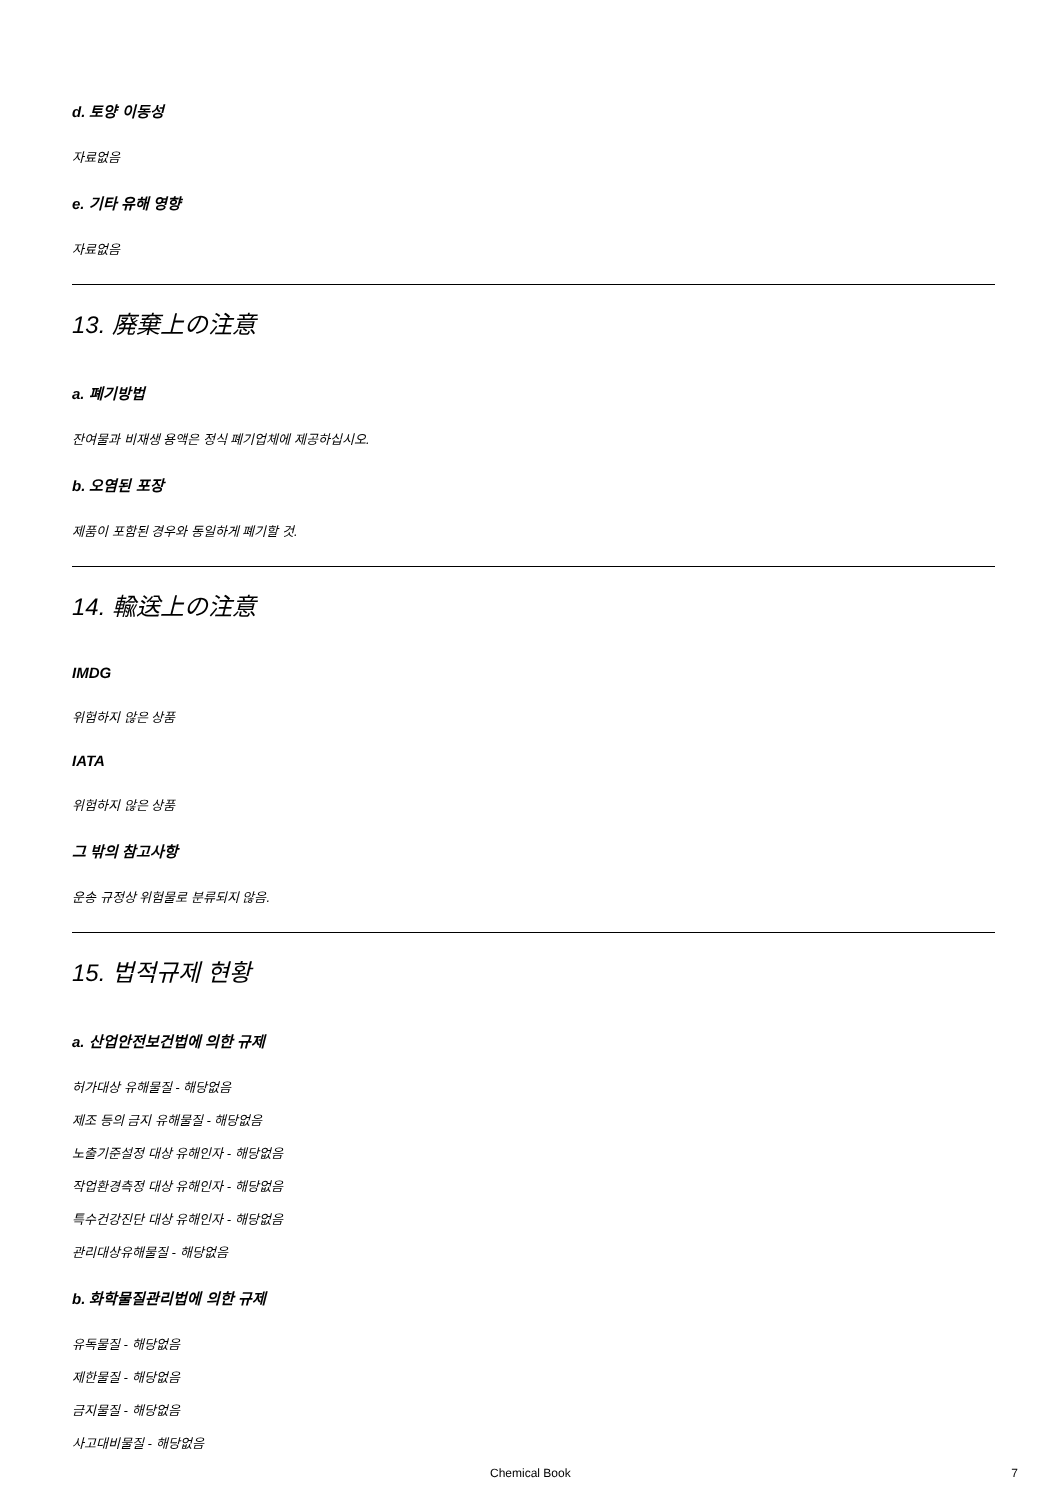d. 토양 이동성
자료없음
e. 기타 유해 영향
자료없음
13. 廃棄上の注意
a. 폐기방법
잔여물과 비재생 용액은 정식 폐기업체에 제공하십시오.
b. 오염된 포장
제품이 포함된 경우와 동일하게 폐기할 것.
14. 輸送上の注意
IMDG
위험하지 않은 상품
IATA
위험하지 않은 상품
그 밖의 참고사항
운송 규정상 위험물로 분류되지 않음.
15. 법적규제 현황
a. 산업안전보건법에 의한 규제
허가대상 유해물질 - 해당없음
제조 등의 금지 유해물질 - 해당없음
노출기준설정 대상 유해인자 - 해당없음
작업환경측정 대상 유해인자 - 해당없음
특수건강진단 대상 유해인자 - 해당없음
관리대상유해물질 - 해당없음
b. 화학물질관리법에 의한 규제
유독물질 - 해당없음
제한물질 - 해당없음
금지물질 - 해당없음
사고대비물질 - 해당없음
Chemical Book 7